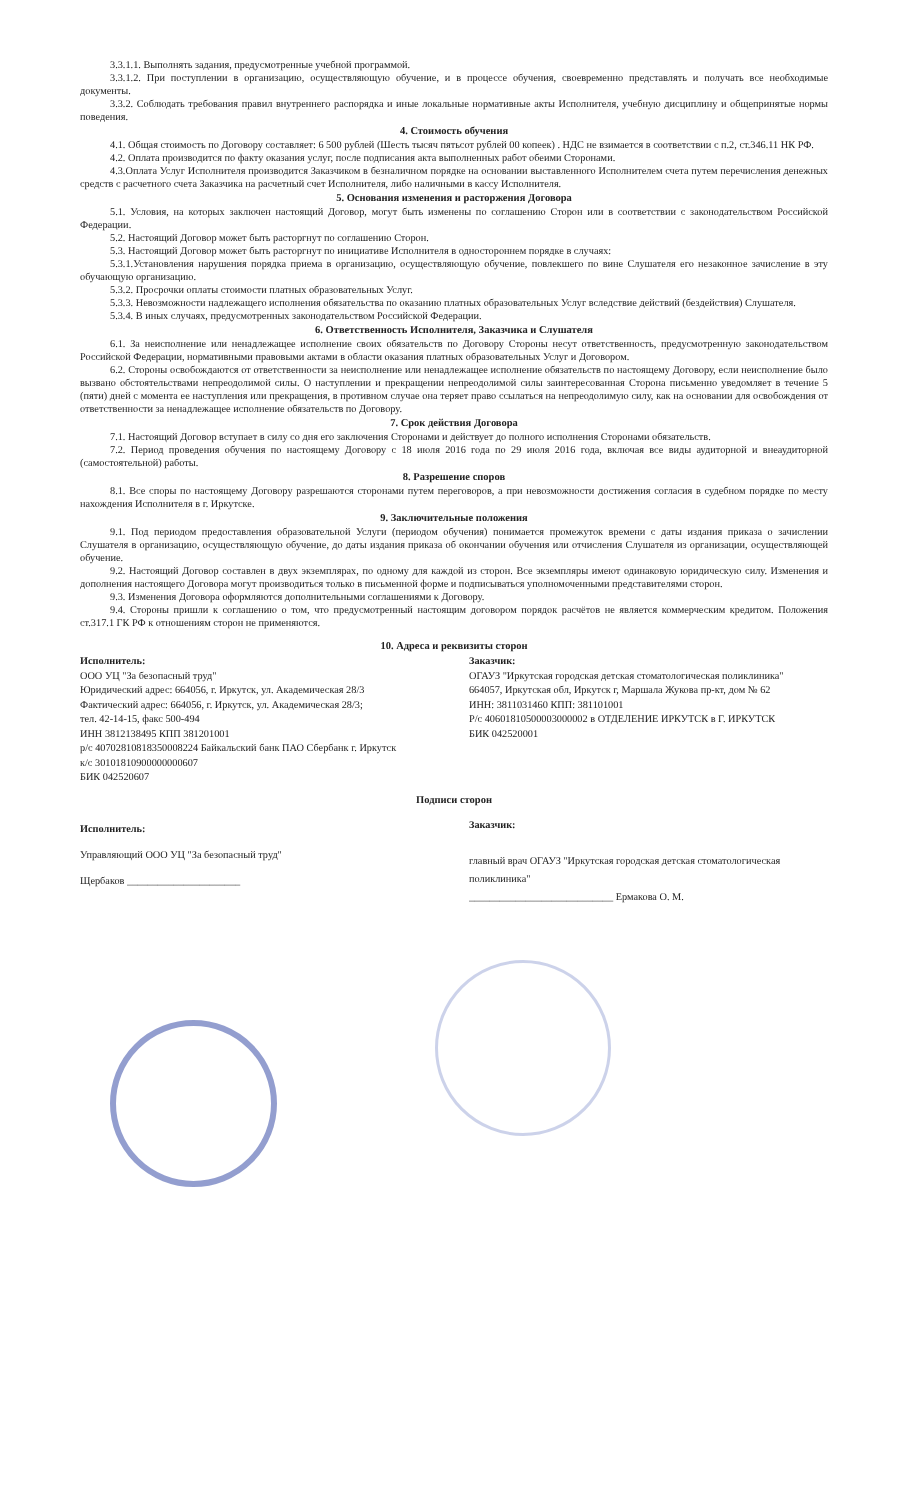3.3.1.1. Выполнять задания, предусмотренные учебной программой.
3.3.1.2. При поступлении в организацию, осуществляющую обучение, и в процессе обучения, своевременно представлять и получать все необходимые документы.
3.3.2. Соблюдать требования правил внутреннего распорядка и иные локальные нормативные акты Исполнителя, учебную дисциплину и общепринятые нормы поведения.
4. Стоимость обучения
4.1. Общая стоимость по Договору составляет: 6 500 рублей (Шесть тысяч пятьсот рублей 00 копеек) . НДС не взимается в соответствии с п.2, ст.346.11 НК РФ.
4.2. Оплата производится по факту оказания услуг, после подписания акта выполненных работ обеими Сторонами.
4.3.Оплата Услуг Исполнителя производится Заказчиком в безналичном порядке на основании выставленного Исполнителем счета путем перечисления денежных средств с расчетного счета Заказчика на расчетный счет Исполнителя, либо наличными в кассу Исполнителя.
5. Основания изменения и расторжения Договора
5.1. Условия, на которых заключен настоящий Договор, могут быть изменены по соглашению Сторон или в соответствии с законодательством Российской Федерации.
5.2. Настоящий Договор может быть расторгнут по соглашению Сторон.
5.3. Настоящий Договор может быть расторгнут по инициативе Исполнителя в одностороннем порядке в случаях:
5.3.1.Установления нарушения порядка приема в организацию, осуществляющую обучение, повлекшего по вине Слушателя его незаконное зачисление в эту обучающую организацию.
5.3.2. Просрочки оплаты стоимости платных образовательных Услуг.
5.3.3. Невозможности надлежащего исполнения обязательства по оказанию платных образовательных Услуг вследствие действий (бездействия) Слушателя.
5.3.4. В иных случаях, предусмотренных законодательством Российской Федерации.
6. Ответственность Исполнителя, Заказчика и Слушателя
6.1. За неисполнение или ненадлежащее исполнение своих обязательств по Договору Стороны несут ответственность, предусмотренную законодательством Российской Федерации, нормативными правовыми актами в области оказания платных образовательных Услуг и Договором.
6.2. Стороны освобождаются от ответственности за неисполнение или ненадлежащее исполнение обязательств по настоящему Договору, если неисполнение было вызвано обстоятельствами непреодолимой силы. О наступлении и прекращении непреодолимой силы заинтересованная Сторона письменно уведомляет в течение 5 (пяти) дней с момента ее наступления или прекращения, в противном случае она теряет право ссылаться на непреодолимую силу, как на основании для освобождения от ответственности за ненадлежащее исполнение обязательств по Договору.
7. Срок действия Договора
7.1. Настоящий Договор вступает в силу со дня его заключения Сторонами и действует до полного исполнения Сторонами обязательств.
7.2. Период проведения обучения по настоящему Договору с 18 июля 2016 года по 29 июля 2016 года, включая все виды аудиторной и внеаудиторной (самостоятельной) работы.
8. Разрешение споров
8.1. Все споры по настоящему Договору разрешаются сторонами путем переговоров, а при невозможности достижения согласия в судебном порядке по месту нахождения Исполнителя в г. Иркутске.
9. Заключительные положения
9.1. Под периодом предоставления образовательной Услуги (периодом обучения) понимается промежуток времени с даты издания приказа о зачислении Слушателя в организацию, осуществляющую обучение, до даты издания приказа об окончании обучения или отчисления Слушателя из организации, осуществляющей обучение.
9.2. Настоящий Договор составлен в двух экземплярах, по одному для каждой из сторон. Все экземпляры имеют одинаковую юридическую силу. Изменения и дополнения настоящего Договора могут производиться только в письменной форме и подписываться уполномоченными представителями сторон.
9.3. Изменения Договора оформляются дополнительными соглашениями к Договору.
9.4. Стороны пришли к соглашению о том, что предусмотренный настоящим договором порядок расчётов не является коммерческим кредитом. Положения ст.317.1 ГК РФ к отношениям сторон не применяются.
10. Адреса и реквизиты сторон
Исполнитель:
ООО УЦ "За безопасный труд"
Юридический адрес: 664056, г. Иркутск, ул. Академическая 28/3
Фактический адрес: 664056, г. Иркутск, ул. Академическая 28/3;
тел. 42-14-15, факс 500-494
ИНН 3812138495 КПП 381201001
р/с 40702810818350008224 Байкальский банк ПАО Сбербанк г. Иркутск
к/с 30101810900000000607
БИК 042520607
Заказчик:
ОГАУЗ "Иркутская городская детская стоматологическая поликлиника"
664057, Иркутская обл, Иркутск г, Маршала Жукова пр-кт, дом № 62
ИНН: 3811031460 КПП: 381101001
Р/с 40601810500003000002 в ОТДЕЛЕНИЕ ИРКУТСК в Г. ИРКУТСК
БИК 042520001
Подписи сторон
Исполнитель:
Управляющий ООО УЦ "За безопасный труд"
Щербаков ______________________
Заказчик:
главный врач ОГАУЗ "Иркутская городская детская стоматологическая поликлиника"
____________________________ Ермакова О. М.